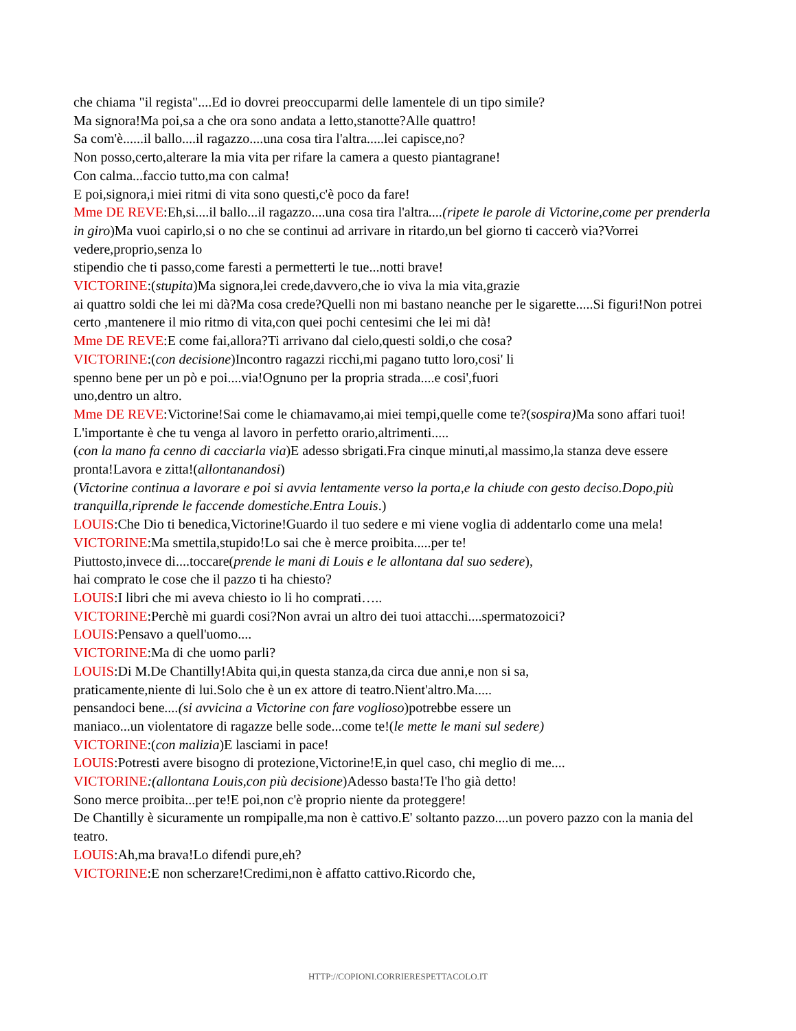che chiama "il regista"....Ed io dovrei preoccuparmi delle lamentele di un tipo simile?
Ma signora!Ma poi,sa a che ora sono andata a letto,stanotte?Alle quattro!
Sa com'è......il ballo....il ragazzo....una cosa tira l'altra.....lei capisce,no?
Non posso,certo,alterare la mia vita per rifare la camera a questo piantagrane!
Con calma...faccio tutto,ma con calma!
E poi,signora,i miei ritmi di vita sono questi,c'è poco da fare!
Mme DE REVE:Eh,si....il ballo...il ragazzo....una cosa tira l'altra....(ripete le parole di Victorine,come per prenderla in giro)Ma vuoi capirlo,si o no che se continui ad arrivare in ritardo,un bel giorno ti caccerò via?Vorrei vedere,proprio,senza lo
stipendio che ti passo,come faresti a permetterti le tue...notti brave!
VICTORINE:(stupita)Ma signora,lei crede,davvero,che io viva la mia vita,grazie
ai quattro soldi che lei mi dà?Ma cosa crede?Quelli non mi bastano neanche per le sigarette.....Si figuri!Non potrei certo ,mantenere il mio ritmo di vita,con quei pochi centesimi che lei mi dà!
Mme DE REVE:E come fai,allora?Ti arrivano dal cielo,questi soldi,o che cosa?
VICTORINE:(con decisione)Incontro ragazzi ricchi,mi pagano tutto loro,cosi' li
spenno bene per un pò e poi....via!Ognuno per la propria strada....e cosi',fuori
uno,dentro un altro.
Mme DE REVE:Victorine!Sai come le chiamavamo,ai miei tempi,quelle come te?(sospira) Ma sono affari tuoi!
L'importante è che tu venga al lavoro in perfetto orario,altrimenti.....
(con la mano fa cenno di cacciarla via)E adesso sbrigati.Fra cinque minuti,al massimo,la stanza deve essere pronta!Lavora e zitta!(allontanandosi)
(Victorine continua a lavorare e poi si avvia lentamente verso la porta,e la chiude con gesto deciso.Dopo,più tranquilla,riprende le faccende domestiche.Entra Louis.)
LOUIS:Che Dio ti benedica,Victorine!Guardo il tuo sedere e mi viene voglia di addentarlo come una mela!
VICTORINE:Ma smettila,stupido!Lo sai che è merce proibita.....per te!
Piuttosto,invece di....toccare(prende le mani di Louis e le allontana dal suo sedere),
hai comprato le cose che il pazzo ti ha chiesto?
LOUIS:I libri che mi aveva chiesto io li ho comprati…..
VICTORINE:Perchè mi guardi cosi?Non avrai un altro dei tuoi attacchi....spermatozoici?
LOUIS:Pensavo a quell'uomo....
VICTORINE:Ma di che uomo parli?
LOUIS:Di M.De Chantilly!Abita qui,in questa stanza,da circa due anni,e non si sa,
praticamente,niente di lui.Solo che è un ex attore di teatro.Nient'altro.Ma.....
pensandoci bene....(si avvicina a Victorine con fare voglioso)potrebbe essere un
maniaco...un violentatore di ragazze belle sode...come te!(le mette le mani sul sedere)
VICTORINE:(con malizia)E lasciami in pace!
LOUIS:Potresti avere bisogno di protezione,Victorine!E,in quel caso, chi meglio di me....
VICTORINE:(allontana Louis,con più decisione)Adesso basta!Te l'ho già detto!
Sono merce proibita...per te!E poi,non c'è proprio niente da proteggere!
De Chantilly è sicuramente un rompipalle,ma non è cattivo.E' soltanto pazzo....un povero pazzo con la mania del teatro.
LOUIS:Ah,ma brava!Lo difendi pure,eh?
VICTORINE:E non scherzare!Credimi,non è affatto cattivo.Ricordo che,
HTTP://COPIONI.CORRIERESPETTACOLO.IT